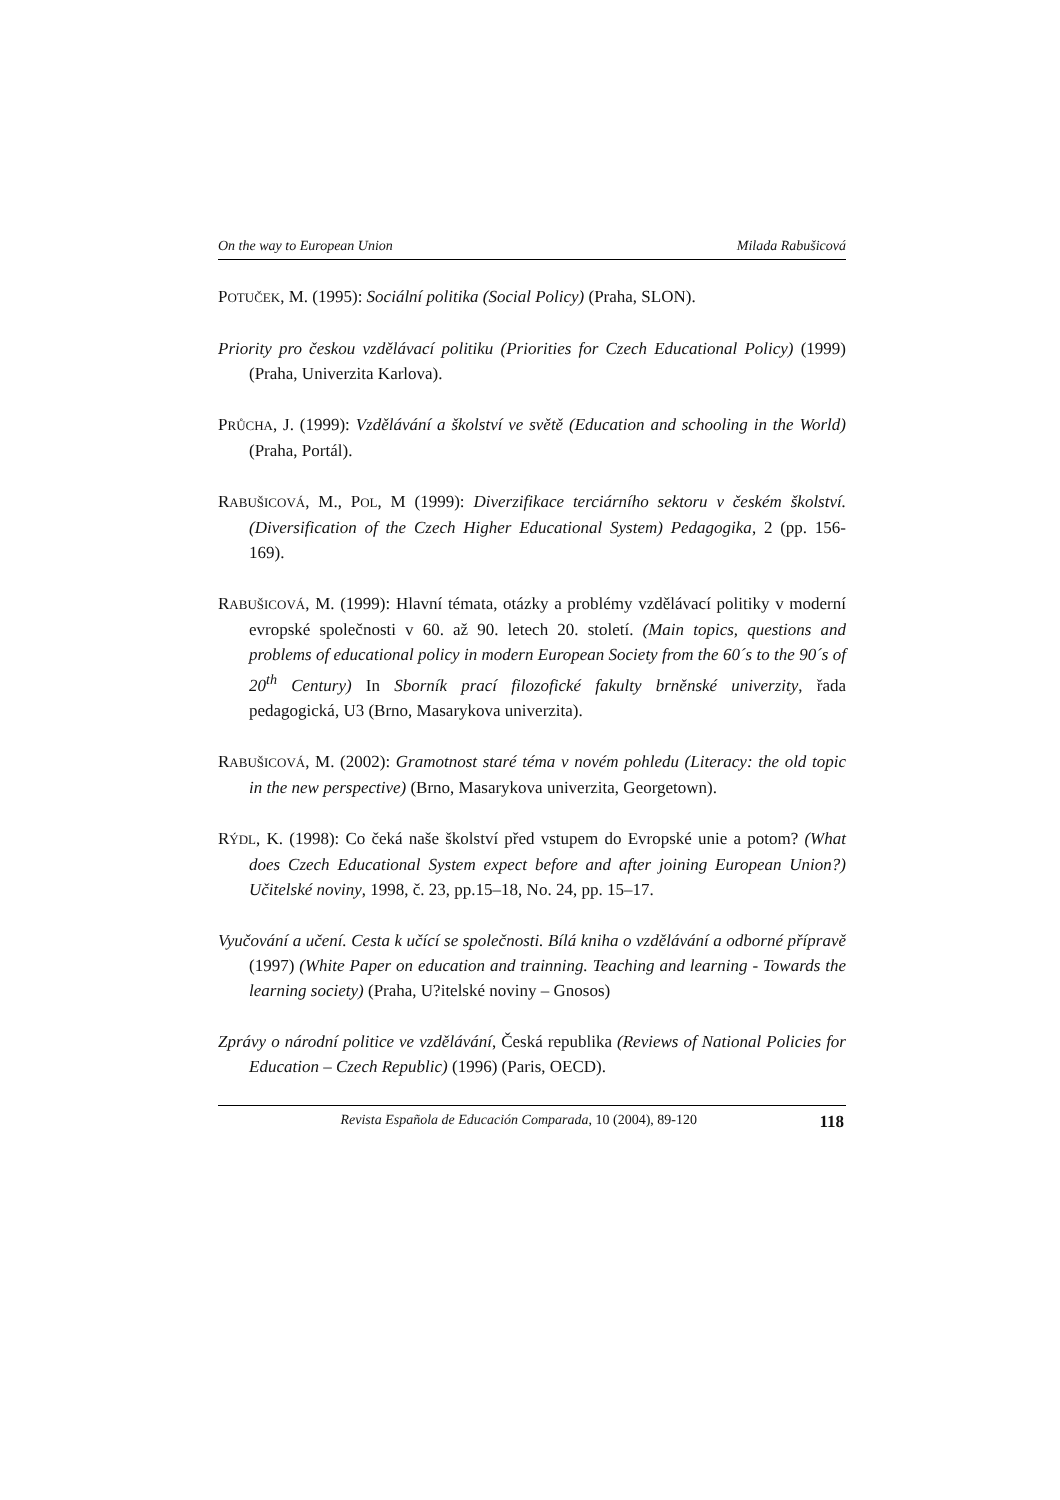On the way to European Union Milada Rabušicová
POTUČEK, M. (1995): Sociální politika (Social Policy) (Praha, SLON).
Priority pro českou vzdělávací politiku (Priorities for Czech Educational Policy) (1999) (Praha, Univerzita Karlova).
PRŮCHA, J. (1999): Vzdělávání a školství ve světě (Education and schooling in the World) (Praha, Portál).
RABUŠICOVÁ, M., POL, M (1999): Diverzifikace terciárního sektoru v českém školství. (Diversification of the Czech Higher Educational System) Pedagogika, 2 (pp. 156-169).
RABUŠICOVÁ, M. (1999): Hlavní témata, otázky a problémy vzdělávací politiky v moderní evropské společnosti v 60. až 90. letech 20. století. (Main topics, questions and problems of educational policy in modern European Society from the 60´s to the 90´s of 20<sup>th</sup> Century) In Sborník prací filozofické fakulty brněnské univerzity, řada pedagogická, U3 (Brno, Masarykova univerzita).
RABUŠICOVÁ, M. (2002): Gramotnost staré téma v novém pohledu (Literacy: the old topic in the new perspective) (Brno, Masarykova univerzita, Georgetown).
RÝDL, K. (1998): Co čeká naše školství před vstupem do Evropské unie a potom? (What does Czech Educational System expect before and after joining European Union?) Učitelské noviny, 1998, č. 23, pp.15–18, No. 24, pp. 15–17.
Vyučování a učení. Cesta k učící se společnosti. Bílá kniha o vzdělávání a odborné přípravě (1997) (White Paper on education and trainning. Teaching and learning - Towards the learning society) (Praha, U?itelské noviny – Gnosos)
Zprávy o národní politice ve vzdělávání, Česká republika (Reviews of National Policies for Education – Czech Republic) (1996) (Paris, OECD).
Revista Española de Educación Comparada, 10 (2004), 89-120 118